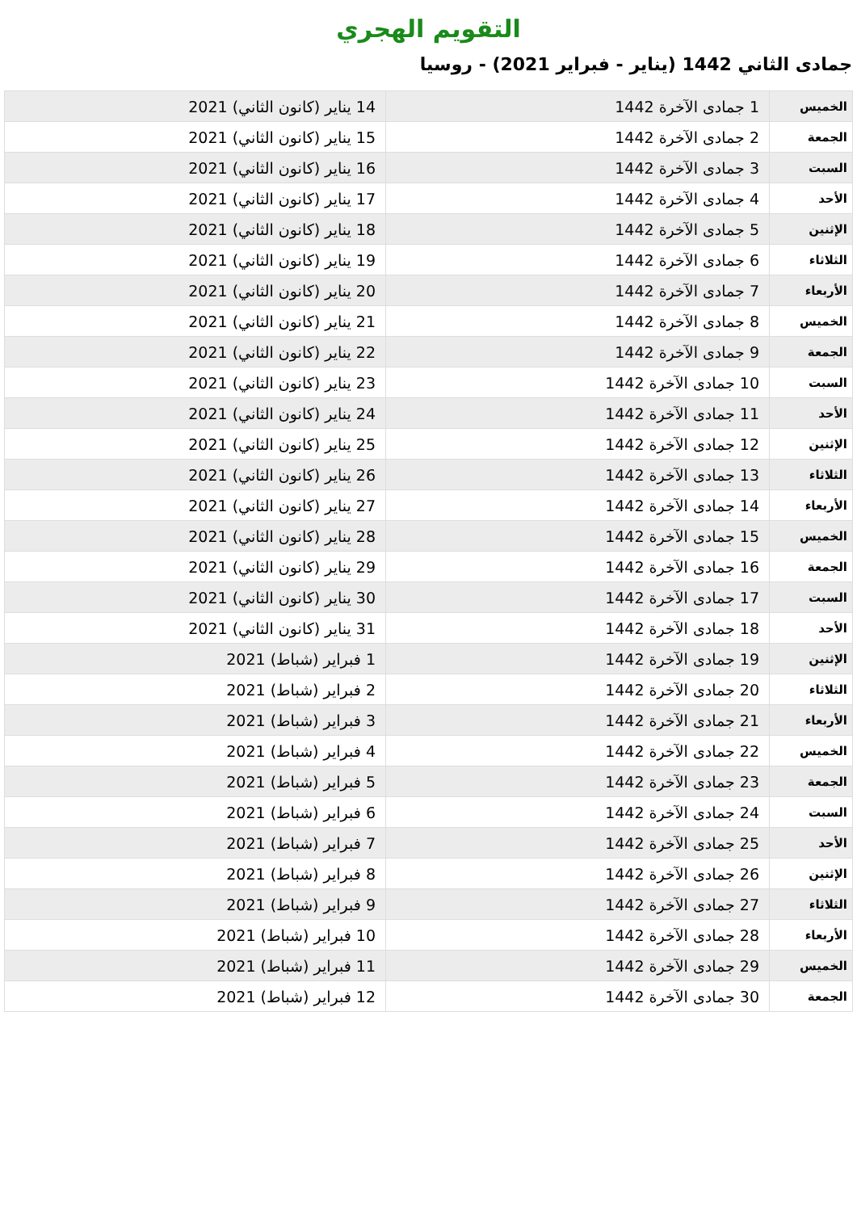التقويم الهجري
جمادى الثاني 1442 (يناير - فبراير 2021) - روسيا
| الخميس | 1 جمادى الآخرة 1442 | 14 يناير (كانون الثاني) 2021 |
| الجمعة | 2 جمادى الآخرة 1442 | 15 يناير (كانون الثاني) 2021 |
| السبت | 3 جمادى الآخرة 1442 | 16 يناير (كانون الثاني) 2021 |
| الأحد | 4 جمادى الآخرة 1442 | 17 يناير (كانون الثاني) 2021 |
| الإثنين | 5 جمادى الآخرة 1442 | 18 يناير (كانون الثاني) 2021 |
| الثلاثاء | 6 جمادى الآخرة 1442 | 19 يناير (كانون الثاني) 2021 |
| الأربعاء | 7 جمادى الآخرة 1442 | 20 يناير (كانون الثاني) 2021 |
| الخميس | 8 جمادى الآخرة 1442 | 21 يناير (كانون الثاني) 2021 |
| الجمعة | 9 جمادى الآخرة 1442 | 22 يناير (كانون الثاني) 2021 |
| السبت | 10 جمادى الآخرة 1442 | 23 يناير (كانون الثاني) 2021 |
| الأحد | 11 جمادى الآخرة 1442 | 24 يناير (كانون الثاني) 2021 |
| الإثنين | 12 جمادى الآخرة 1442 | 25 يناير (كانون الثاني) 2021 |
| الثلاثاء | 13 جمادى الآخرة 1442 | 26 يناير (كانون الثاني) 2021 |
| الأربعاء | 14 جمادى الآخرة 1442 | 27 يناير (كانون الثاني) 2021 |
| الخميس | 15 جمادى الآخرة 1442 | 28 يناير (كانون الثاني) 2021 |
| الجمعة | 16 جمادى الآخرة 1442 | 29 يناير (كانون الثاني) 2021 |
| السبت | 17 جمادى الآخرة 1442 | 30 يناير (كانون الثاني) 2021 |
| الأحد | 18 جمادى الآخرة 1442 | 31 يناير (كانون الثاني) 2021 |
| الإثنين | 19 جمادى الآخرة 1442 | 1 فبراير (شباط) 2021 |
| الثلاثاء | 20 جمادى الآخرة 1442 | 2 فبراير (شباط) 2021 |
| الأربعاء | 21 جمادى الآخرة 1442 | 3 فبراير (شباط) 2021 |
| الخميس | 22 جمادى الآخرة 1442 | 4 فبراير (شباط) 2021 |
| الجمعة | 23 جمادى الآخرة 1442 | 5 فبراير (شباط) 2021 |
| السبت | 24 جمادى الآخرة 1442 | 6 فبراير (شباط) 2021 |
| الأحد | 25 جمادى الآخرة 1442 | 7 فبراير (شباط) 2021 |
| الإثنين | 26 جمادى الآخرة 1442 | 8 فبراير (شباط) 2021 |
| الثلاثاء | 27 جمادى الآخرة 1442 | 9 فبراير (شباط) 2021 |
| الأربعاء | 28 جمادى الآخرة 1442 | 10 فبراير (شباط) 2021 |
| الخميس | 29 جمادى الآخرة 1442 | 11 فبراير (شباط) 2021 |
| الجمعة | 30 جمادى الآخرة 1442 | 12 فبراير (شباط) 2021 |